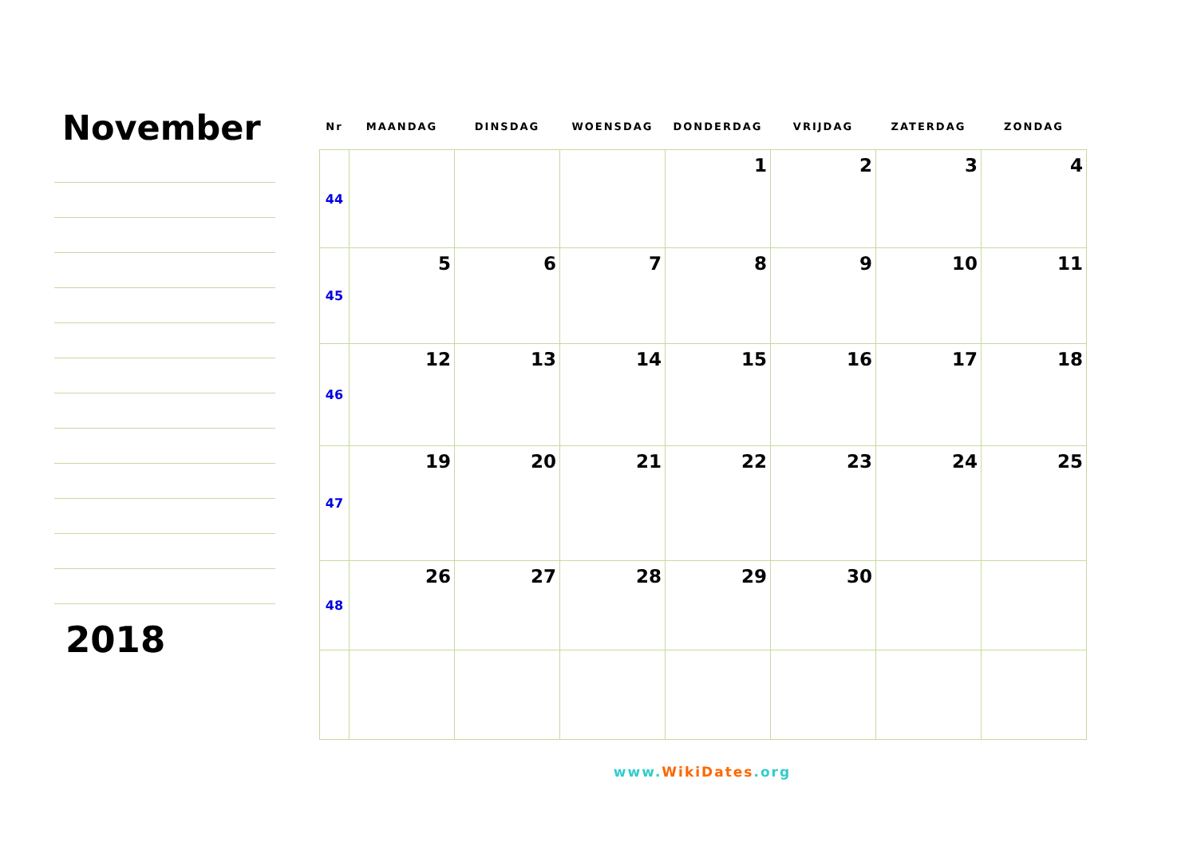November
2018
| Nr | MAANDAG | DINSDAG | WOENSDAG | DONDERDAG | VRIJDAG | ZATERDAG | ZONDAG |
| --- | --- | --- | --- | --- | --- | --- | --- |
| 44 | | | | 1 | 2 | 3 | 4 |
| 45 | 5 | 6 | 7 | 8 | 9 | 10 | 11 |
| 46 | 12 | 13 | 14 | 15 | 16 | 17 | 18 |
| 47 | 19 | 20 | 21 | 22 | 23 | 24 | 25 |
| 48 | 26 | 27 | 28 | 29 | 30 | | |
www.WikiDates.org